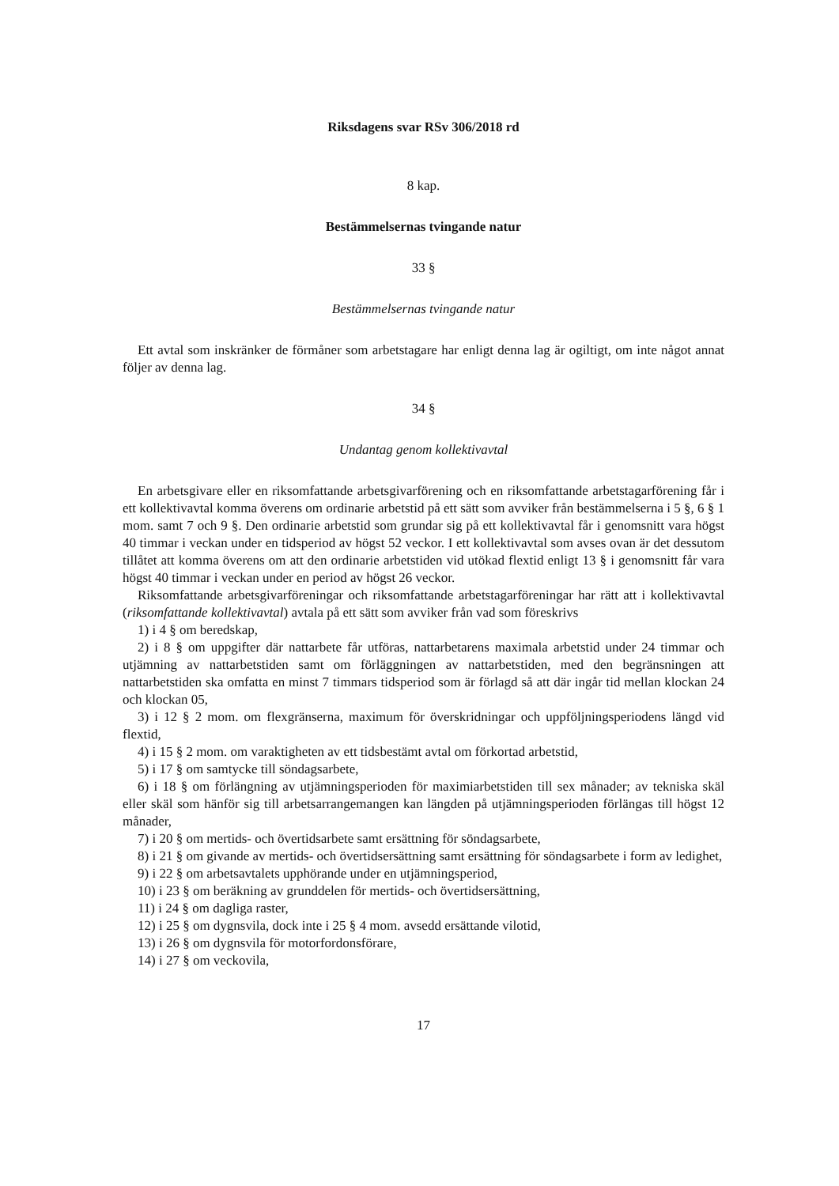Riksdagens svar RSv 306/2018 rd
8 kap.
Bestämmelsernas tvingande natur
33 §
Bestämmelsernas tvingande natur
Ett avtal som inskränker de förmåner som arbetstagare har enligt denna lag är ogiltigt, om inte något annat följer av denna lag.
34 §
Undantag genom kollektivavtal
En arbetsgivare eller en riksomfattande arbetsgivarförening och en riksomfattande arbetstagarförening får i ett kollektivavtal komma överens om ordinarie arbetstid på ett sätt som avviker från bestämmelserna i 5 §, 6 § 1 mom. samt 7 och 9 §. Den ordinarie arbetstid som grundar sig på ett kollektivavtal får i genomsnitt vara högst 40 timmar i veckan under en tidsperiod av högst 52 veckor. I ett kollektivavtal som avses ovan är det dessutom tillåtet att komma överens om att den ordinarie arbetstiden vid utökad flextid enligt 13 § i genomsnitt får vara högst 40 timmar i veckan under en period av högst 26 veckor.
Riksomfattande arbetsgivarföreningar och riksomfattande arbetstagarföreningar har rätt att i kollektivavtal (riksomfattande kollektivavtal) avtala på ett sätt som avviker från vad som föreskrivs
1) i 4 § om beredskap,
2) i 8 § om uppgifter där nattarbete får utföras, nattarbetarens maximala arbetstid under 24 timmar och utjämning av nattarbetstiden samt om förläggningen av nattarbetstiden, med den begränsningen att nattarbetstiden ska omfatta en minst 7 timmars tidsperiod som är förlagd så att där ingår tid mellan klockan 24 och klockan 05,
3) i 12 § 2 mom. om flexgränserna, maximum för överskridningar och uppföljningsperiodens längd vid flextid,
4) i 15 § 2 mom. om varaktigheten av ett tidsbestämt avtal om förkortad arbetstid,
5) i 17 § om samtycke till söndagsarbete,
6) i 18 § om förlängning av utjämningsperioden för maximiarbetstiden till sex månader; av tekniska skäl eller skäl som hänför sig till arbetsarrangemangen kan längden på utjämningsperioden förlängas till högst 12 månader,
7) i 20 § om mertids- och övertidsarbete samt ersättning för söndagsarbete,
8) i 21 § om givande av mertids- och övertidsersättning samt ersättning för söndagsarbete i form av ledighet,
9) i 22 § om arbetsavtalets upphörande under en utjämningsperiod,
10) i 23 § om beräkning av grunddelen för mertids- och övertidsersättning,
11) i 24 § om dagliga raster,
12) i 25 § om dygnsvila, dock inte i 25 § 4 mom. avsedd ersättande vilotid,
13) i 26 § om dygnsvila för motorfordonsförare,
14) i 27 § om veckovila,
17